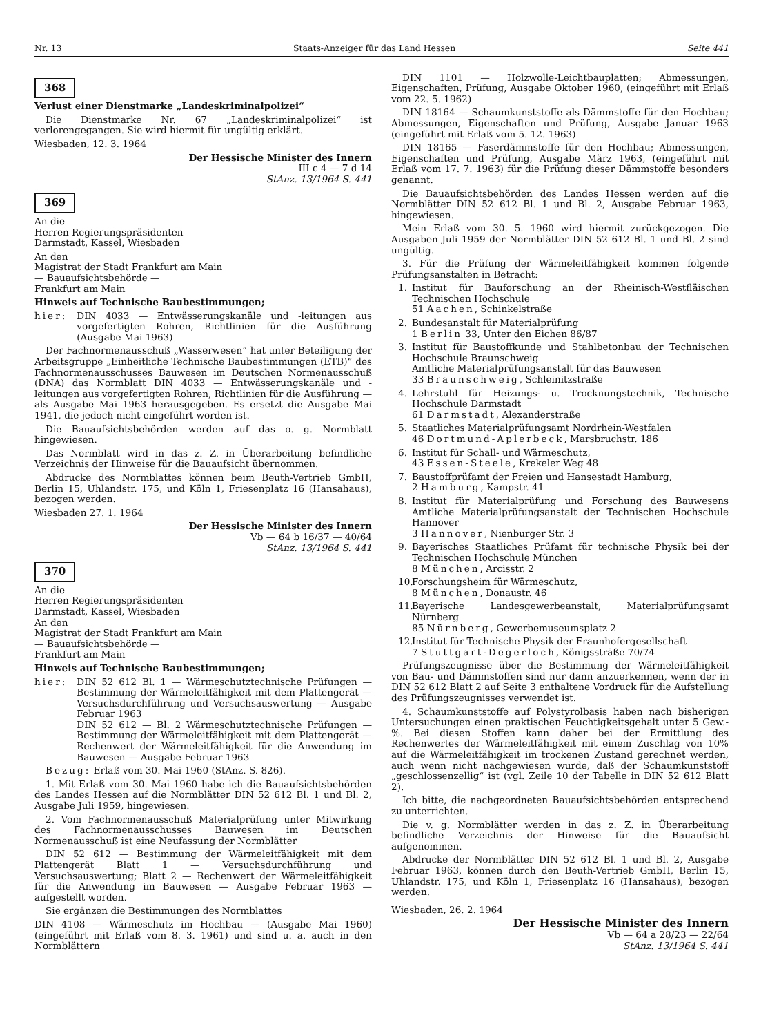Nr. 13 Staats-Anzeiger für das Land Hessen Seite 441
368
Verlust einer Dienstmarke „Landeskriminalpolizei“
Die Dienstmarke Nr. 67 „Landeskriminalpolizei“ ist verlorengegangen. Sie wird hiermit für ungültig erklärt.
Wiesbaden, 12. 3. 1964
Der Hessische Minister des Innern
III c 4 — 7 d 14
StAnz. 13/1964 S. 441
369
An die
Herren Regierungspräsidenten
Darmstadt, Kassel, Wiesbaden
An den
Magistrat der Stadt Frankfurt am Main
— Bauaufsichtsbehörde —
Frankfurt am Main
Hinweis auf Technische Baubestimmungen;
hier: DIN 4033 — Entwässerungskanäle und -leitungen aus vorgefertigten Rohren, Richtlinien für die Ausführung (Ausgabe Mai 1963)
Der Fachnormenausschuß „Wasserwesen“ hat unter Beteiligung der Arbeitsgruppe „Einheitliche Technische Baubestimmungen (ETB)“ des Fachnormenausschusses Bauwesen im Deutschen Normenausschuß (DNA) das Normblatt DIN 4033 — Entwässerungskanäle und -leitungen aus vorgefertigten Rohren, Richtlinien für die Ausführung — als Ausgabe Mai 1963 herausgegeben. Es ersetzt die Ausgabe Mai 1941, die jedoch nicht eingeführt worden ist.
Die Bauaufsichtsbehörden werden auf das o. g. Normblatt hingewiesen.
Das Normblatt wird in das z. Z. in Überarbeitung befindliche Verzeichnis der Hinweise für die Bauaufsicht übernommen.
Abdrucke des Normblattes können beim Beuth-Vertrieb GmbH, Berlin 15, Uhlandstr. 175, und Köln 1, Friesenplatz 16 (Hansahaus), bezogen werden.
Wiesbaden 27. 1. 1964
Der Hessische Minister des Innern
Vb — 64 b 16/37 — 40/64
StAnz. 13/1964 S. 441
370
An die
Herren Regierungspräsidenten
Darmstadt, Kassel, Wiesbaden
An den
Magistrat der Stadt Frankfurt am Main
— Bauaufsichtsbehörde —
Frankfurt am Main
Hinweis auf Technische Baubestimmungen;
hier: DIN 52 612 Bl. 1 — Wärmeschutztechnische Prüfungen — Bestimmung der Wärmeleitfähigkeit mit dem Plattengerät — Versuchsdurchführung und Versuchsauswertung — Ausgabe Februar 1963
DIN 52 612 — Bl. 2 Wärmeschutztechnische Prüfungen — Bestimmung der Wärmeleitfähigkeit mit dem Plattengerät — Rechenwert der Wärmeleitfähigkeit für die Anwendung im Bauwesen — Ausgabe Februar 1963
Bezug: Erlaß vom 30. Mai 1960 (StAnz. S. 826).
1. Mit Erlaß vom 30. Mai 1960 habe ich die Bauaufsichtsbehörden des Landes Hessen auf die Normblätter DIN 52 612 Bl. 1 und Bl. 2, Ausgabe Juli 1959, hingewiesen.
2. Vom Fachnormenausschuß Materialprüfung unter Mitwirkung des Fachnormenausschusses Bauwesen im Deutschen Normenausschuß ist eine Neufassung der Normblätter
DIN 52 612 — Bestimmung der Wärmeleitfähigkeit mit dem Plattengerät Blatt 1 — Versuchsdurchführung und Versuchsauswertung; Blatt 2 — Rechenwert der Wärmeleitfähigkeit für die Anwendung im Bauwesen — Ausgabe Februar 1963 — aufgestellt worden.
Sie ergänzen die Bestimmungen des Normblattes
DIN 4108 — Wärmeschutz im Hochbau — (Ausgabe Mai 1960) (eingeführt mit Erlaß vom 8. 3. 1961) und sind u. a. auch in den Normblättern
DIN 1101 — Holzwolle-Leichtbauplatten; Abmessungen, Eigenschaften, Prüfung, Ausgabe Oktober 1960, (eingeführt mit Erlaß vom 22. 5. 1962)
DIN 18164 — Schaumkunststoffe als Dämmstoffe für den Hochbau; Abmessungen, Eigenschaften und Prüfung, Ausgabe Januar 1963 (eingeführt mit Erlaß vom 5. 12. 1963)
DIN 18165 — Faserdämmstoffe für den Hochbau; Abmessungen, Eigenschaften und Prüfung, Ausgabe März 1963, (eingeführt mit Erlaß vom 17. 7. 1963) für die Prüfung dieser Dämmstoffe besonders genannt.
Die Bauaufsichtsbehörden des Landes Hessen werden auf die Normblätter DIN 52 612 Bl. 1 und Bl. 2, Ausgabe Februar 1963, hingewiesen.
Mein Erlaß vom 30. 5. 1960 wird hiermit zurückgezogen. Die Ausgaben Juli 1959 der Normblätter DIN 52 612 Bl. 1 und Bl. 2 sind ungültig.
3. Für die Prüfung der Wärmeleitfähigkeit kommen folgende Prüfungsanstalten in Betracht:
1. Institut für Bauforschung an der Rheinisch-Westfläischen Technischen Hochschule
51 Aachen, Schinkelstraße
2. Bundesanstalt für Materialprüfung
1 Berlin 33, Unter den Eichen 86/87
3. Institut für Baustoffkunde und Stahlbetonbau der Technischen Hochschule Braunschweig
Amtliche Materialprüfungsanstalt für das Bauwesen
33 Braunschweig, Schleinitzstraße
4. Lehrstuhl für Heizungs- u. Trocknungstechnik, Technische Hochschule Darmstadt
61 Darmstadt, Alexanderstraße
5. Staatliches Materialprüfungsamt Nordrhein-Westfalen
46 Dortmund-Aplerbeck, Marsbruchstr. 186
6. Institut für Schall- und Wärmeschutz,
43 Essen-Steele, Krekeler Weg 48
7. Baustoffprüfamt der Freien und Hansestadt Hamburg,
2 Hamburg, Kampstr. 41
8. Institut für Materialprüfung und Forschung des Bauwesens Amtliche Materialprüfungsanstalt der Technischen Hochschule Hannover
3 Hannover, Nienburger Str. 3
9. Bayerisches Staatliches Prüfamt für technische Physik bei der Technischen Hochschule München
8 München, Arcisstr. 2
10. Forschungsheim für Wärmeschutz,
8 München, Donaustr. 46
11. Bayerische Landesgewerbeanstalt, Materialprüfungsamt Nürnberg
85 Nürnberg, Gewerbemuseumsplatz 2
12. Institut für Technische Physik der Fraunhofergesellschaft
7 Stuttgart-Degerloch, Königssträße 70/74
Prüfungszeugnisse über die Bestimmung der Wärmeleitfähigkeit von Bau- und Dämmstoffen sind nur dann anzuerkennen, wenn der in DIN 52 612 Blatt 2 auf Seite 3 enthaltene Vordruck für die Aufstellung des Prüfungszeugnisses verwendet ist.
4. Schaumkunststoffe auf Polystyrolbasis haben nach bisherigen Untersuchungen einen praktischen Feuchtigkeitsgehalt unter 5 Gew.-%. Bei diesen Stoffen kann daher bei der Ermittlung des Rechenwertes der Wärmeleitfähigkeit mit einem Zuschlag von 10% auf die Wärmeleitfähigkeit im trockenen Zustand gerechnet werden, auch wenn nicht nachgewiesen wurde, daß der Schaumkunststoff „geschlossenzellig“ ist (vgl. Zeile 10 der Tabelle in DIN 52 612 Blatt 2).
Ich bitte, die nachgeordneten Bauaufsichtsbehörden entsprechend zu unterrichten.
Die v. g. Normblätter werden in das z. Z. in Überarbeitung befindliche Verzeichnis der Hinweise für die Bauaufsicht aufgenommen.
Abdrucke der Normblätter DIN 52 612 Bl. 1 und Bl. 2, Ausgabe Februar 1963, können durch den Beuth-Vertrieb GmbH, Berlin 15, Uhlandstr. 175, und Köln 1, Friesenplatz 16 (Hansahaus), bezogen werden.
Wiesbaden, 26. 2. 1964
Der Hessische Minister des Innern
Vb — 64 a 28/23 — 22/64
StAnz. 13/1964 S. 441